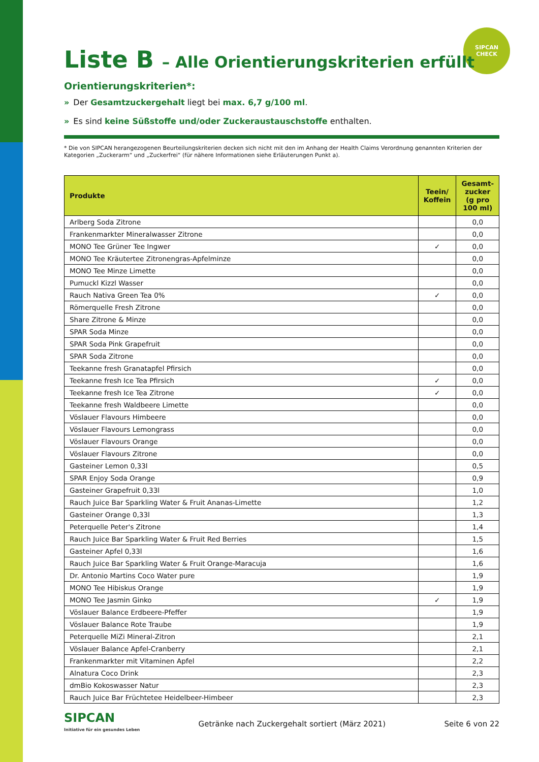SIPCAN
CHECK
Liste B – Alle Orientierungskriterien erfüllt
Orientierungskriterien*:
» Der Gesamtzuckergehalt liegt bei max. 6,7 g/100 ml.
» Es sind keine Süßstoffe und/oder Zuckeraustauschstoffe enthalten.
* Die von SIPCAN herangezogenen Beurteilungskriterien decken sich nicht mit den im Anhang der Health Claims Verordnung genannten Kriterien der Kategorien „Zuckerarm“ und „Zuckerfrei“ (für nähere Informationen siehe Erläuterungen Punkt a).
| Produkte | Teein/ Koffein | Gesamt-zucker (g pro 100 ml) |
| --- | --- | --- |
| Arlberg Soda Zitrone | | 0,0 |
| Frankenmarkter Mineralwasser Zitrone | | 0,0 |
| MONO Tee Grüner Tee Ingwer | ✓ | 0,0 |
| MONO Tee Kräutertee Zitronengras-Apfelminze | | 0,0 |
| MONO Tee Minze Limette | | 0,0 |
| Pumuckl Kizzl Wasser | | 0,0 |
| Rauch Nativa Green Tea 0% | ✓ | 0,0 |
| Römerquelle Fresh Zitrone | | 0,0 |
| Share Zitrone & Minze | | 0,0 |
| SPAR Soda Minze | | 0,0 |
| SPAR Soda Pink Grapefruit | | 0,0 |
| SPAR Soda Zitrone | | 0,0 |
| Teekanne fresh Granatapfel Pfirsich | | 0,0 |
| Teekanne fresh Ice Tea Pfirsich | ✓ | 0,0 |
| Teekanne fresh Ice Tea Zitrone | ✓ | 0,0 |
| Teekanne fresh Waldbeere Limette | | 0,0 |
| Vöslauer Flavours Himbeere | | 0,0 |
| Vöslauer Flavours Lemongrass | | 0,0 |
| Vöslauer Flavours Orange | | 0,0 |
| Vöslauer Flavours Zitrone | | 0,0 |
| Gasteiner Lemon 0,33l | | 0,5 |
| SPAR Enjoy Soda Orange | | 0,9 |
| Gasteiner Grapefruit 0,33l | | 1,0 |
| Rauch Juice Bar Sparkling Water & Fruit Ananas-Limette | | 1,2 |
| Gasteiner Orange 0,33l | | 1,3 |
| Peterquelle Peter's Zitrone | | 1,4 |
| Rauch Juice Bar Sparkling Water & Fruit Red Berries | | 1,5 |
| Gasteiner Apfel 0,33l | | 1,6 |
| Rauch Juice Bar Sparkling Water & Fruit Orange-Maracuja | | 1,6 |
| Dr. Antonio Martins Coco Water pure | | 1,9 |
| MONO Tee Hibiskus Orange | | 1,9 |
| MONO Tee Jasmin Ginko | ✓ | 1,9 |
| Vöslauer Balance Erdbeere-Pfeffer | | 1,9 |
| Vöslauer Balance Rote Traube | | 1,9 |
| Peterquelle MiZi Mineral-Zitron | | 2,1 |
| Vöslauer Balance Apfel-Cranberry | | 2,1 |
| Frankenmarkter mit Vitaminen Apfel | | 2,2 |
| Alnatura Coco Drink | | 2,3 |
| dmBio Kokoswasser Natur | | 2,3 |
| Rauch Juice Bar Früchtetee Heidelbeer-Himbeer | | 2,3 |
SIPCAN
Initiative für ein gesundes Leben
Getränke nach Zuckergehalt sortiert (März 2021)
Seite 6 von 22